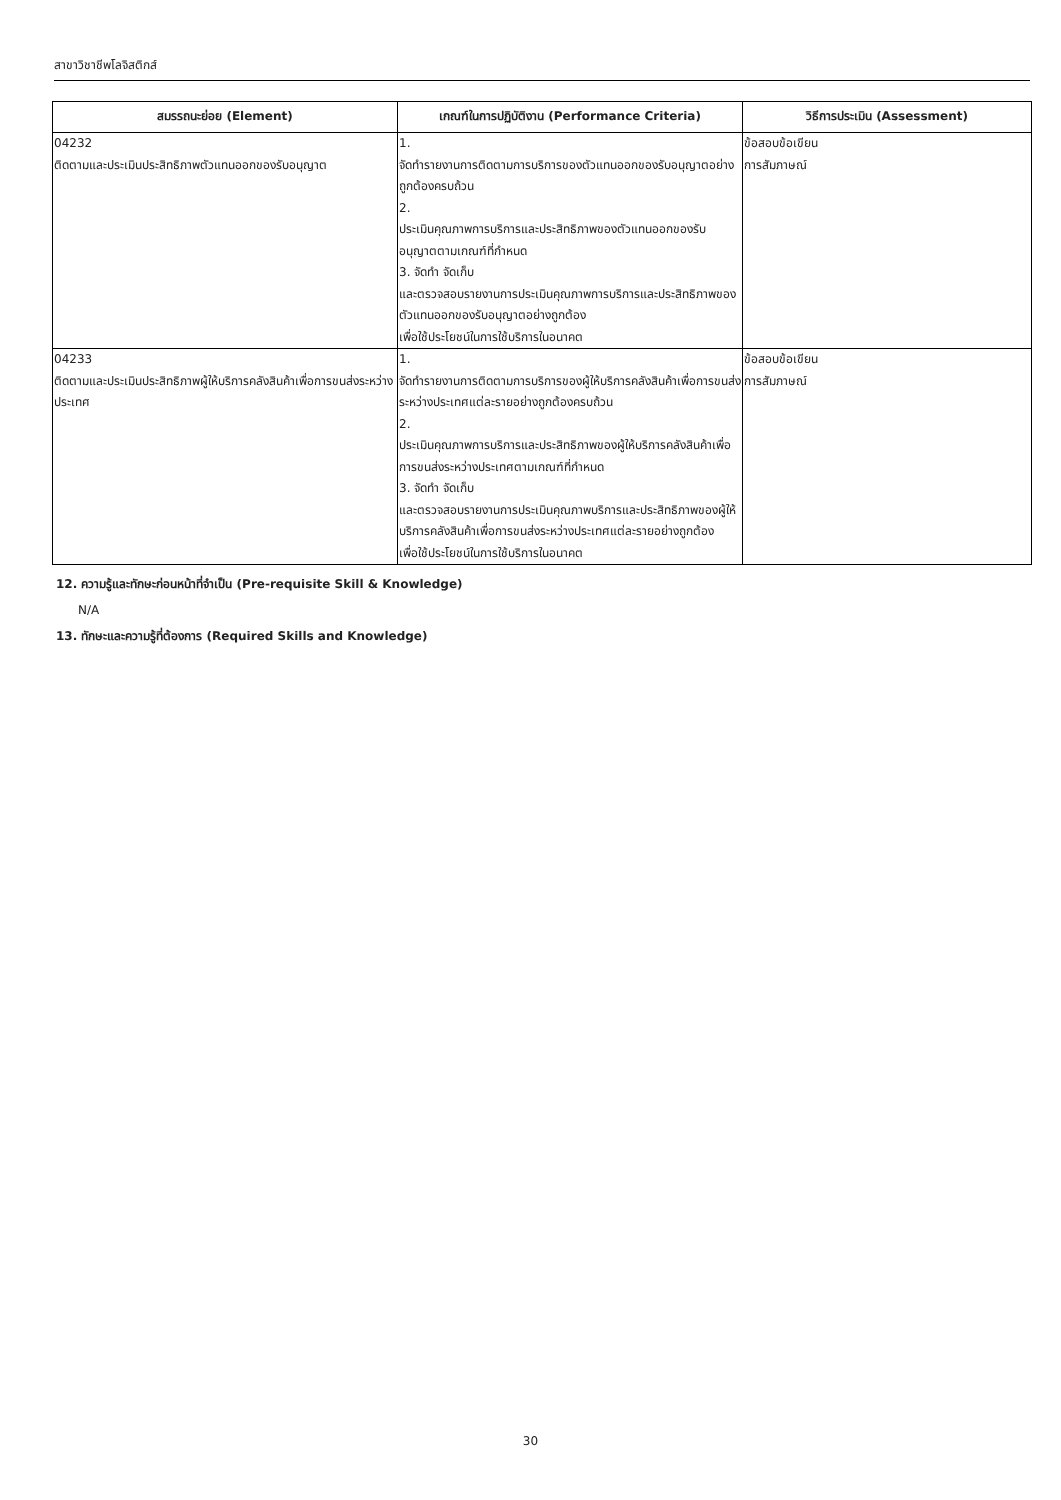สาขาวิชาชีพโลจิสติกส์
| สมรรถนะย่อย (Element) | เกณฑ์ในการปฏิบัติงาน (Performance Criteria) | วิธีการประเมิน (Assessment) |
| --- | --- | --- |
| 04232 ติดตามและประเมินประสิทธิภาพตัวแทนออกของรับอนุญาต | 1. จัดทำรายงานการติดตามการบริการของตัวแทนออกของรับอนุญาตอย่างถูกต้องครบถ้วน 2. ประเมินคุณภาพการบริการและประสิทธิภาพของตัวแทนออกของรับอนุญาตตามเกณฑ์ที่กำหนด 3. จัดทำ จัดเก็บ และตรวจสอบรายงานการประเมินคุณภาพการบริการและประสิทธิภาพของตัวแทนออกของรับอนุญาตอย่างถูกต้อง เพื่อใช้ประโยชน์ในการใช้บริการในอนาคต | ข้อสอบข้อเขียน การสัมภาษณ์ |
| 04233 ติดตามและประเมินประสิทธิภาพผู้ให้บริการคลังสินค้าเพื่อการขนส่งระหว่างประเทศ | 1. จัดทำรายงานการติดตามการบริการของผู้ให้บริการคลังสินค้าเพื่อการขนส่งระหว่างประเทศแต่ละรายอย่างถูกต้องครบถ้วน 2. ประเมินคุณภาพการบริการและประสิทธิภาพของผู้ให้บริการคลังสินค้าเพื่อการขนส่งระหว่างประเทศตามเกณฑ์ที่กำหนด 3. จัดทำ จัดเก็บ และตรวจสอบรายงานการประเมินคุณภาพบริการและประสิทธิภาพของผู้ให้บริการคลังสินค้าเพื่อการขนส่งระหว่างประเทศแต่ละรายอย่างถูกต้อง เพื่อใช้ประโยชน์ในการใช้บริการในอนาคต | ข้อสอบข้อเขียน การสัมภาษณ์ |
12. ความรู้และทักษะก่อนหน้าที่จำเป็น (Pre-requisite Skill & Knowledge)
N/A
13. ทักษะและความรู้ที่ต้องการ (Required Skills and Knowledge)
30